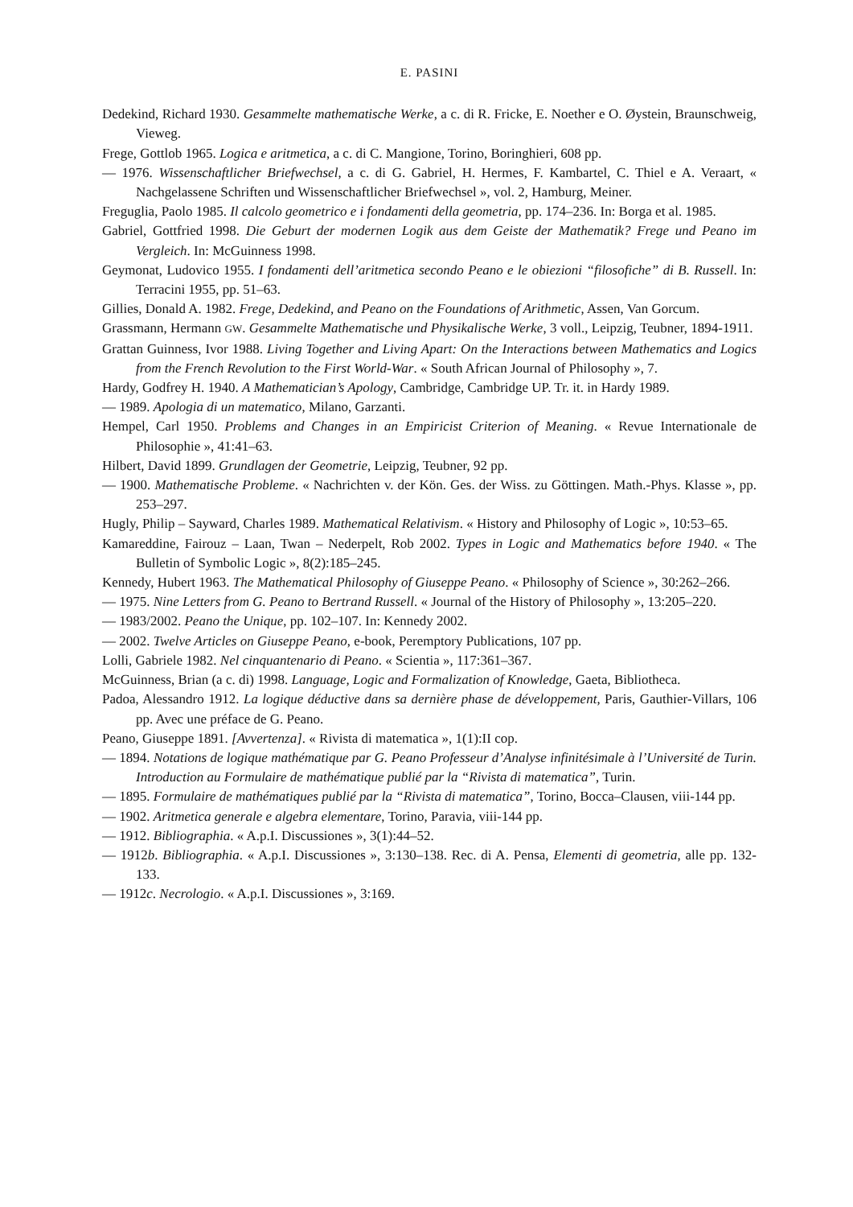E. PASINI
Dedekind, Richard 1930. Gesammelte mathematische Werke, a c. di R. Fricke, E. Noether e O. Øystein, Braunschweig, Vieweg.
Frege, Gottlob 1965. Logica e aritmetica, a c. di C. Mangione, Torino, Boringhieri, 608 pp.
— 1976. Wissenschaftlicher Briefwechsel, a c. di G. Gabriel, H. Hermes, F. Kambartel, C. Thiel e A. Veraart, « Nachgelassene Schriften und Wissenschaftlicher Briefwechsel », vol. 2, Hamburg, Meiner.
Freguglia, Paolo 1985. Il calcolo geometrico e i fondamenti della geometria, pp. 174–236. In: Borga et al. 1985.
Gabriel, Gottfried 1998. Die Geburt der modernen Logik aus dem Geiste der Mathematik? Frege und Peano im Vergleich. In: McGuinness 1998.
Geymonat, Ludovico 1955. I fondamenti dell’aritmetica secondo Peano e le obiezioni “filosofiche” di B. Russell. In: Terracini 1955, pp. 51–63.
Gillies, Donald A. 1982. Frege, Dedekind, and Peano on the Foundations of Arithmetic, Assen, Van Gorcum.
Grassmann, Hermann GW. Gesammelte Mathematische und Physikalische Werke, 3 voll., Leipzig, Teubner, 1894-1911.
Grattan Guinness, Ivor 1988. Living Together and Living Apart: On the Interactions between Mathematics and Logics from the French Revolution to the First World-War. « South African Journal of Philosophy », 7.
Hardy, Godfrey H. 1940. A Mathematician’s Apology, Cambridge, Cambridge UP. Tr. it. in Hardy 1989.
— 1989. Apologia di un matematico, Milano, Garzanti.
Hempel, Carl 1950. Problems and Changes in an Empiricist Criterion of Meaning. « Revue Internationale de Philosophie », 41:41–63.
Hilbert, David 1899. Grundlagen der Geometrie, Leipzig, Teubner, 92 pp.
— 1900. Mathematische Probleme. « Nachrichten v. der Kön. Ges. der Wiss. zu Göttingen. Math.-Phys. Klasse », pp. 253–297.
Hugly, Philip – Sayward, Charles 1989. Mathematical Relativism. « History and Philosophy of Logic », 10:53–65.
Kamareddine, Fairouz – Laan, Twan – Nederpelt, Rob 2002. Types in Logic and Mathematics before 1940. « The Bulletin of Symbolic Logic », 8(2):185–245.
Kennedy, Hubert 1963. The Mathematical Philosophy of Giuseppe Peano. « Philosophy of Science », 30:262–266.
— 1975. Nine Letters from G. Peano to Bertrand Russell. « Journal of the History of Philosophy », 13:205–220.
— 1983/2002. Peano the Unique, pp. 102–107. In: Kennedy 2002.
— 2002. Twelve Articles on Giuseppe Peano, e-book, Peremptory Publications, 107 pp.
Lolli, Gabriele 1982. Nel cinquantenario di Peano. « Scientia », 117:361–367.
McGuinness, Brian (a c. di) 1998. Language, Logic and Formalization of Knowledge, Gaeta, Bibliotheca.
Padoa, Alessandro 1912. La logique déductive dans sa dernière phase de développement, Paris, Gauthier-Villars, 106 pp. Avec une préface de G. Peano.
Peano, Giuseppe 1891. [Avvertenza]. « Rivista di matematica », 1(1):II cop.
— 1894. Notations de logique mathématique par G. Peano Professeur d’Analyse infinitésimale à l’Université de Turin. Introduction au Formulaire de mathématique publié par la “Rivista di matematica”, Turin.
— 1895. Formulaire de mathématiques publié par la “Rivista di matematica”, Torino, Bocca–Clausen, viii-144 pp.
— 1902. Aritmetica generale e algebra elementare, Torino, Paravia, viii-144 pp.
— 1912. Bibliographia. « A.p.I. Discussiones », 3(1):44–52.
— 1912b. Bibliographia. « A.p.I. Discussiones », 3:130–138. Rec. di A. Pensa, Elementi di geometria, alle pp. 132-133.
— 1912c. Necrologio. « A.p.I. Discussiones », 3:169.